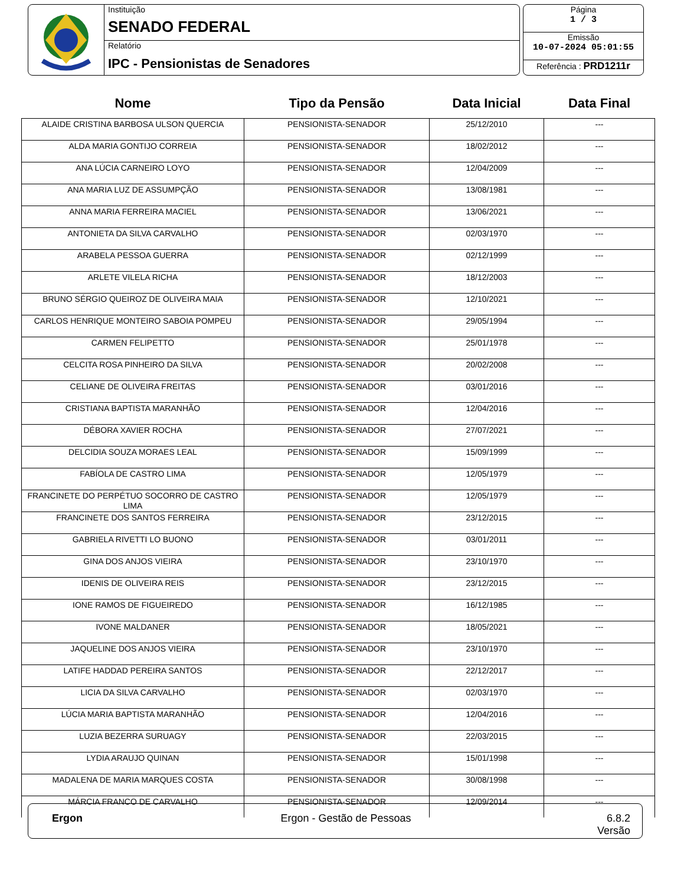Instituição
SENADO FEDERAL
Relatório
IPC - Pensionistas de Senadores
Página
1 / 3
Emissão
10-07-2024 05:01:55
Referência : PRD1211r
| Nome | Tipo da Pensão | Data Inicial | Data Final |
| --- | --- | --- | --- |
| ALAIDE CRISTINA BARBOSA ULSON QUERCIA | PENSIONISTA-SENADOR | 25/12/2010 | --- |
| ALDA MARIA GONTIJO CORREIA | PENSIONISTA-SENADOR | 18/02/2012 | --- |
| ANA LÚCIA CARNEIRO LOYO | PENSIONISTA-SENADOR | 12/04/2009 | --- |
| ANA MARIA LUZ DE ASSUMPÇÃO | PENSIONISTA-SENADOR | 13/08/1981 | --- |
| ANNA MARIA FERREIRA MACIEL | PENSIONISTA-SENADOR | 13/06/2021 | --- |
| ANTONIETA DA SILVA CARVALHO | PENSIONISTA-SENADOR | 02/03/1970 | --- |
| ARABELA PESSOA GUERRA | PENSIONISTA-SENADOR | 02/12/1999 | --- |
| ARLETE VILELA RICHA | PENSIONISTA-SENADOR | 18/12/2003 | --- |
| BRUNO SÉRGIO QUEIROZ DE OLIVEIRA MAIA | PENSIONISTA-SENADOR | 12/10/2021 | --- |
| CARLOS HENRIQUE MONTEIRO SABOIA POMPEU | PENSIONISTA-SENADOR | 29/05/1994 | --- |
| CARMEN FELIPETTO | PENSIONISTA-SENADOR | 25/01/1978 | --- |
| CELCITA ROSA PINHEIRO DA SILVA | PENSIONISTA-SENADOR | 20/02/2008 | --- |
| CELIANE DE OLIVEIRA FREITAS | PENSIONISTA-SENADOR | 03/01/2016 | --- |
| CRISTIANA BAPTISTA MARANHÃO | PENSIONISTA-SENADOR | 12/04/2016 | --- |
| DÉBORA XAVIER ROCHA | PENSIONISTA-SENADOR | 27/07/2021 | --- |
| DELCIDIA SOUZA MORAES LEAL | PENSIONISTA-SENADOR | 15/09/1999 | --- |
| FABÍOLA DE CASTRO LIMA | PENSIONISTA-SENADOR | 12/05/1979 | --- |
| FRANCINETE DO PERPÉTUO SOCORRO DE CASTRO LIMA | PENSIONISTA-SENADOR | 12/05/1979 | --- |
| FRANCINETE DOS SANTOS FERREIRA | PENSIONISTA-SENADOR | 23/12/2015 | --- |
| GABRIELA RIVETTI LO BUONO | PENSIONISTA-SENADOR | 03/01/2011 | --- |
| GINA DOS ANJOS VIEIRA | PENSIONISTA-SENADOR | 23/10/1970 | --- |
| IDENIS DE OLIVEIRA REIS | PENSIONISTA-SENADOR | 23/12/2015 | --- |
| IONE RAMOS DE FIGUEIREDO | PENSIONISTA-SENADOR | 16/12/1985 | --- |
| IVONE MALDANER | PENSIONISTA-SENADOR | 18/05/2021 | --- |
| JAQUELINE DOS ANJOS VIEIRA | PENSIONISTA-SENADOR | 23/10/1970 | --- |
| LATIFE HADDAD PEREIRA SANTOS | PENSIONISTA-SENADOR | 22/12/2017 | --- |
| LICIA DA SILVA CARVALHO | PENSIONISTA-SENADOR | 02/03/1970 | --- |
| LÚCIA MARIA BAPTISTA MARANHÃO | PENSIONISTA-SENADOR | 12/04/2016 | --- |
| LUZIA BEZERRA SURUAGY | PENSIONISTA-SENADOR | 22/03/2015 | --- |
| LYDIA ARAUJO QUINAN | PENSIONISTA-SENADOR | 15/01/1998 | --- |
| MADALENA DE MARIA MARQUES COSTA | PENSIONISTA-SENADOR | 30/08/1998 | --- |
| MÁRCIA FRANCO DE CARVALHO | PENSIONISTA-SENADOR | 12/09/2014 | --- |
Ergon Ergon - Gestão de Pessoas 6.8.2
Versão